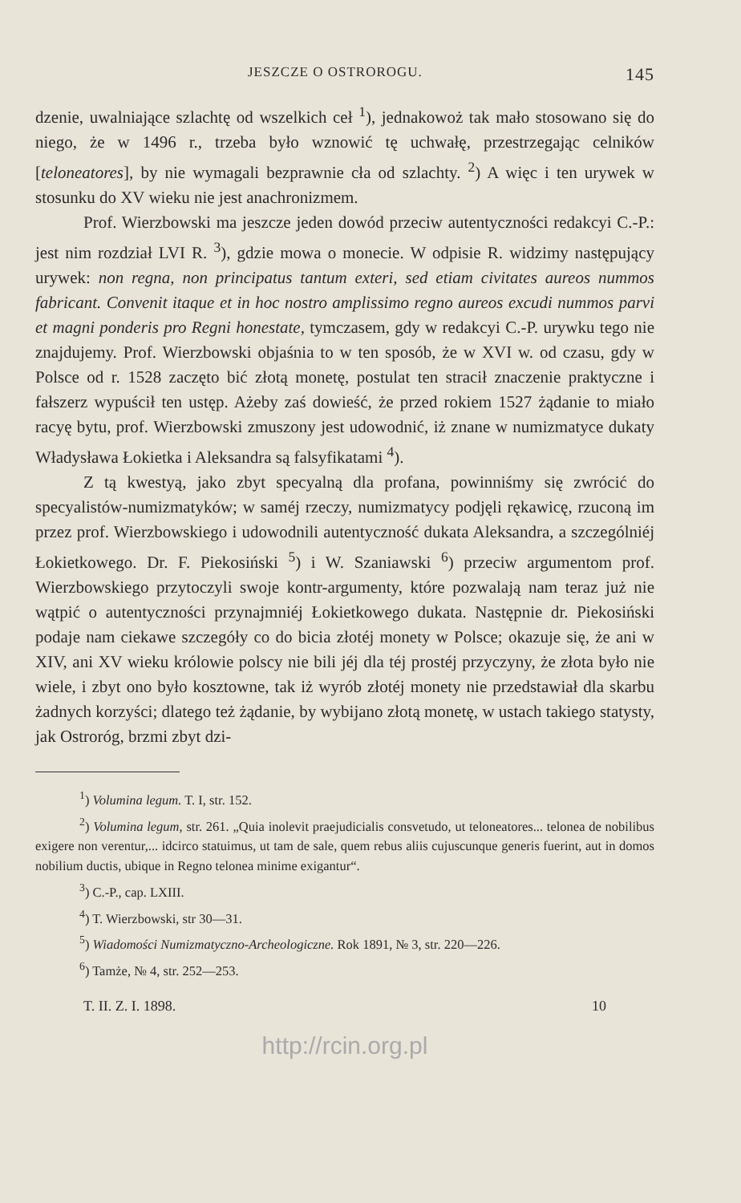JESZCZE O OSTROROGU. 145
dzenie, uwalniające szlachtę od wszelkich ceł <sup>1</sup>), jednakowoż tak mało stosowano się do niego, że w 1496 r., trzeba było wznowić tę uchwałę, przestrzegając celników [teloneatores], by nie wymagali bezprawnie cła od szlachty. <sup>2</sup>) A więc i ten urywek w stosunku do XV wieku nie jest anachronizmem.
Prof. Wierzbowski ma jeszcze jeden dowód przeciw autentyczności redakcyi C.-P.: jest nim rozdział LVI R. <sup>3</sup>), gdzie mowa o monecie. W odpisie R. widzimy następujący urywek: non regna, non principatus tantum exteri, sed etiam civitates aureos nummos fabricant. Convenit itaque et in hoc nostro amplissimo regno aureos excudi nummos parvi et magni ponderis pro Regni honestate, tymczasem, gdy w redakcyi C.-P. urywku tego nie znajdujemy. Prof. Wierzbowski objaśnia to w ten sposób, że w XVI w. od czasu, gdy w Polsce od r. 1528 zaczęto bić złotą monetę, postulat ten stracił znaczenie praktyczne i fałszerz wypuścił ten ustęp. Ażeby zaś dowieść, że przed rokiem 1527 żądanie to miało racyę bytu, prof. Wierzbowski zmuszony jest udowodnić, iż znane w numizmatyce dukaty Władysława Łokietka i Aleksandra są falsyfikatami <sup>4</sup>).
Z tą kwestyą, jako zbyt specyalną dla profana, powinniśmy się zwrócić do specyalistów-numizmatyków; w saméj rzeczy, numizmatycy podjęli rękawicę, rzuconą im przez prof. Wierzbowskiego i udowodnili autentyczność dukata Aleksandra, a szczególniéj Łokietkowego. Dr. F. Piekosiński <sup>5</sup>) i W. Szaniawski <sup>6</sup>) przeciw argumentom prof. Wierzbowskiego przytoczyli swoje kontr-argumenty, które pozwalają nam teraz już nie wątpić o autentyczności przynajmniéj Łokietkowego dukata. Następnie dr. Piekosiński podaje nam ciekawe szczegóły co do bicia złotéj monety w Polsce; okazuje się, że ani w XIV, ani XV wieku królowie polscy nie bili jéj dla téj prostéj przyczyny, że złota było nie wiele, i zbyt ono było kosztowne, tak iż wyrób złotéj monety nie przedstawiał dla skarbu żadnych korzyści; dlatego też żądanie, by wybijano złotą monetę, w ustach takiego statysty, jak Ostroróg, brzmi zbyt dzi-
<sup>1</sup>) Volumina legum. T. I, str. 152.
<sup>2</sup>) Volumina legum, str. 261. „Quia inolevit praejudicialis consvetudo, ut teloneatores... telonea de nobilibus exigere non verentur,... idcirco statuimus, ut tam de sale, quem rebus aliis cujuscunque generis fuerint, aut in domos nobilium ductis, ubique in Regno telonea minime exigantur“.
<sup>3</sup>) C.-P., cap. LXIII.
<sup>4</sup>) T. Wierzbowski, str 30—31.
<sup>5</sup>) Wiadomości Numizmatyczno-Archeologiczne. Rok 1891, № 3, str. 220—226.
<sup>6</sup>) Tamże, № 4, str. 252—253.
T. II. Z. I. 1898. 10
http://rcin.org.pl